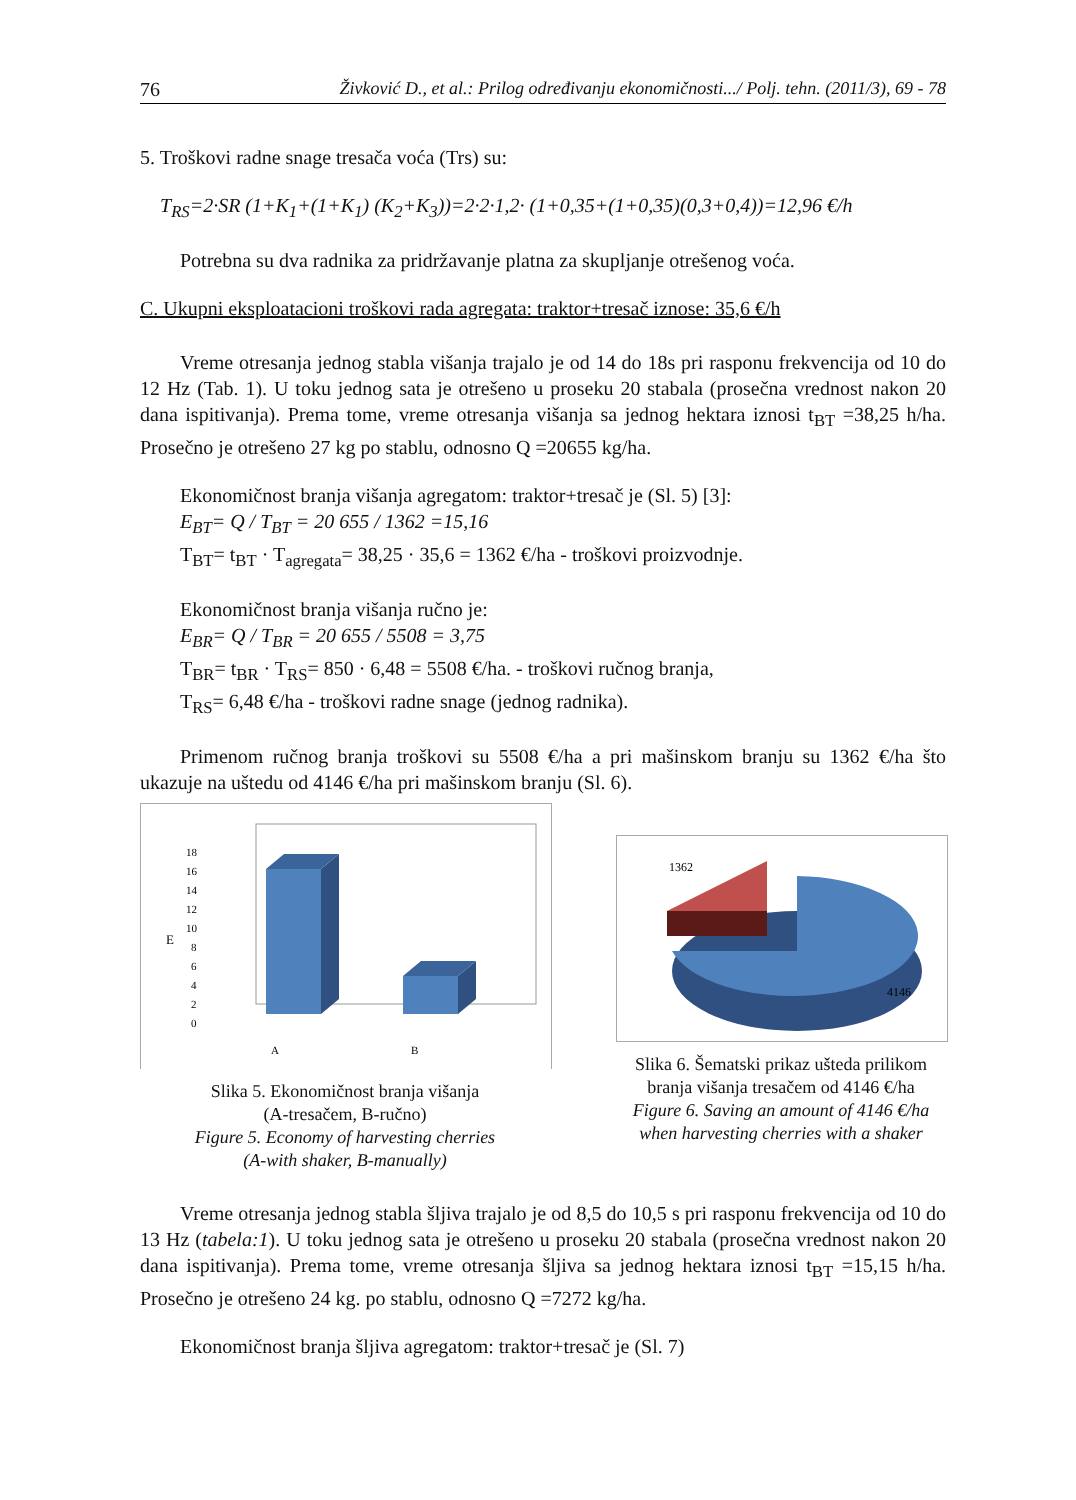76 Živković D., et al.: Prilog određivanju ekonomičnosti.../ Polj. tehn. (2011/3), 69 - 78
5. Troškovi radne snage tresača voća (Trs) su:
T<sub>RS</sub>=2·SR (1+K<sub>1</sub>+(1+K<sub>1</sub>) (K<sub>2</sub>+K<sub>3</sub>))=2·2·1,2· (1+0,35+(1+0,35)(0,3+0,4))=12,96 €/h
Potrebna su dva radnika za pridržavanje platna za skupljanje otrešenog voća.
C. Ukupni eksploatacioni troškovi rada agregata: traktor+tresač iznose: 35,6 €/h
Vreme otresanja jednog stabla višanja trajalo je od 14 do 18s pri rasponu frekvencija od 10 do 12 Hz (Tab. 1). U toku jednog sata je otrešeno u proseku 20 stabala (prosečna vrednost nakon 20 dana ispitivanja). Prema tome, vreme otresanja višanja sa jednog hektara iznosi t<sub>BT</sub> =38,25 h/ha. Prosečno je otrešeno 27 kg po stablu, odnosno Q =20655 kg/ha.
Ekonomičnost branja višanja agregatom: traktor+tresač je (Sl. 5) [3]:
E<sub>BT</sub>= Q / T<sub>BT</sub> = 20 655 / 1362 =15,16
T<sub>BT</sub>= t<sub>BT</sub> · T<sub>agregata</sub>= 38,25 · 35,6 = 1362 €/ha - troškovi proizvodnje.
Ekonomičnost branja višanja ručno je:
E<sub>BR</sub>= Q / T<sub>BR</sub> = 20 655 / 5508 = 3,75
T<sub>BR</sub>= t<sub>BR</sub> · T<sub>RS</sub>= 850 · 6,48 = 5508 €/ha. - troškovi ručnog branja,
T<sub>RS</sub>= 6,48 €/ha - troškovi radne snage (jednog radnika).
Primenom ručnog branja troškovi su 5508 €/ha a pri mašinskom branju su 1362 €/ha što ukazuje na uštedu od 4146 €/ha pri mašinskom branju (Sl. 6).
E
18
16
14
12
10
8
6
4
2
0
A
B
Slika 5. Ekonomičnost branja višanja
(A-tresačem, B-ručno)
Figure 5. Economy of harvesting cherries
(A-with shaker, B-manually)
1362
4146
Slika 6. Šematski prikaz ušteda prilikom
branja višanja tresačem od 4146 €/ha
Figure 6. Saving an amount of 4146 €/ha
when harvesting cherries with a shaker
Vreme otresanja jednog stabla šljiva trajalo je od 8,5 do 10,5 s pri rasponu frekvencija od 10 do 13 Hz (tabela:1). U toku jednog sata je otrešeno u proseku 20 stabala (prosečna vrednost nakon 20 dana ispitivanja). Prema tome, vreme otresanja šljiva sa jednog hektara iznosi t<sub>BT</sub> =15,15 h/ha. Prosečno je otrešeno 24 kg. po stablu, odnosno Q =7272 kg/ha.
Ekonomičnost branja šljiva agregatom: traktor+tresač je (Sl. 7)